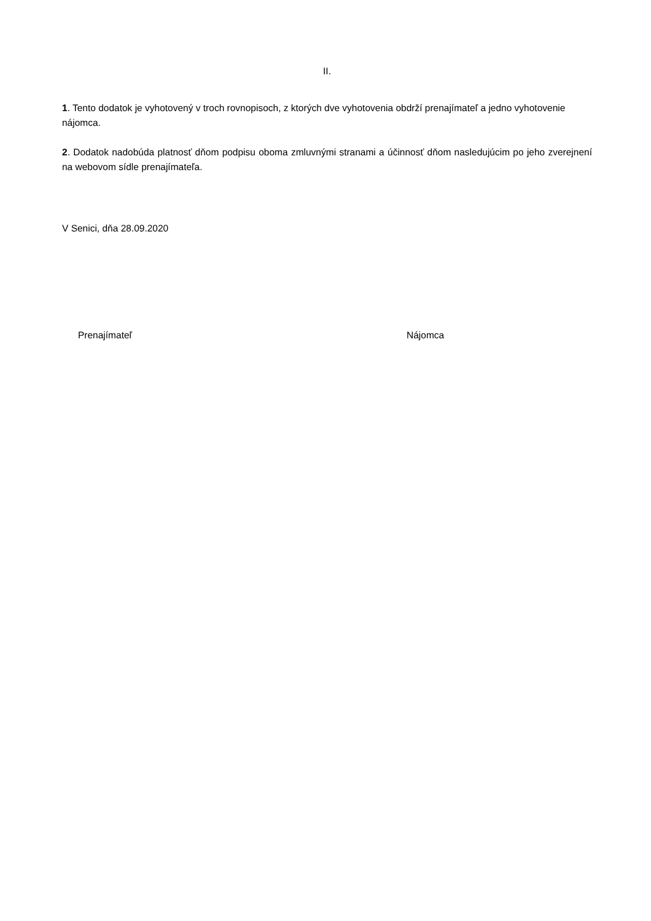II.
1. Tento dodatok je vyhotovený v troch rovnopisoch, z ktorých dve vyhotovenia obdrží prenajímateľ a jedno vyhotovenie nájomca.
2. Dodatok nadobúda platnosť dňom podpisu oboma zmluvnými stranami a účinnosť dňom nasledujúcim po jeho zverejnení na webovom sídle prenajímateľa.
V Senici, dňa 28.09.2020
Prenajímateľ Nájomca